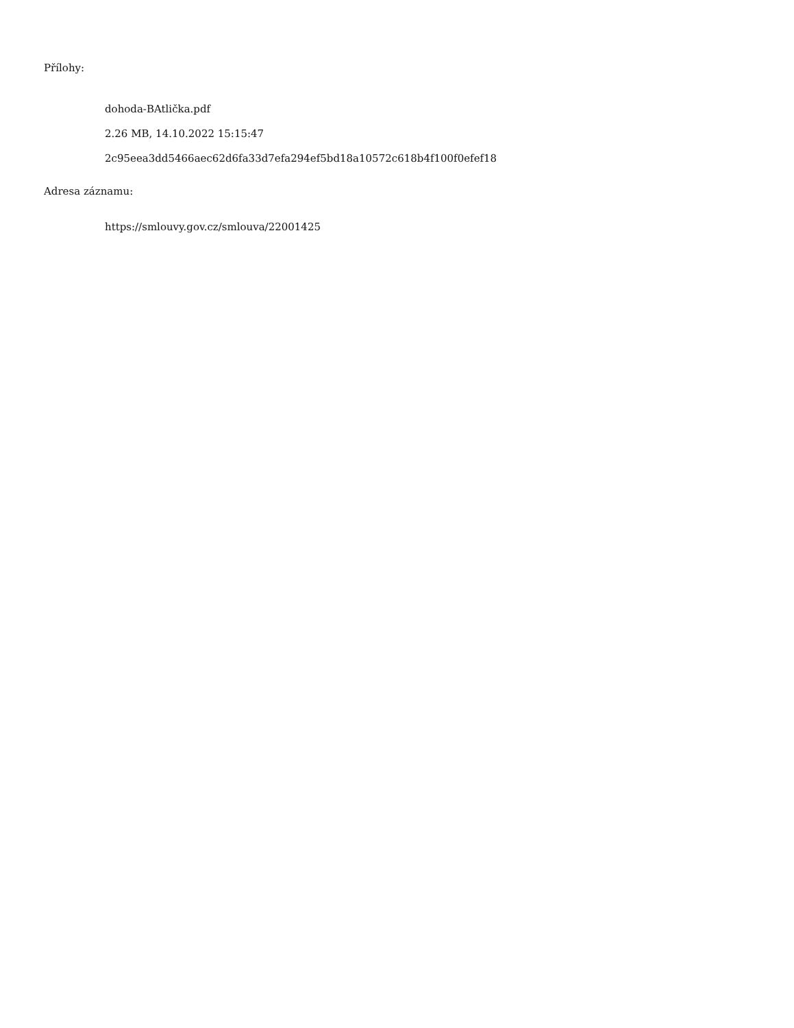Přílohy:
dohoda-BAtlička.pdf
2.26 MB, 14.10.2022 15:15:47
2c95eea3dd5466aec62d6fa33d7efa294ef5bd18a10572c618b4f100f0efef18
Adresa záznamu:
https://smlouvy.gov.cz/smlouva/22001425